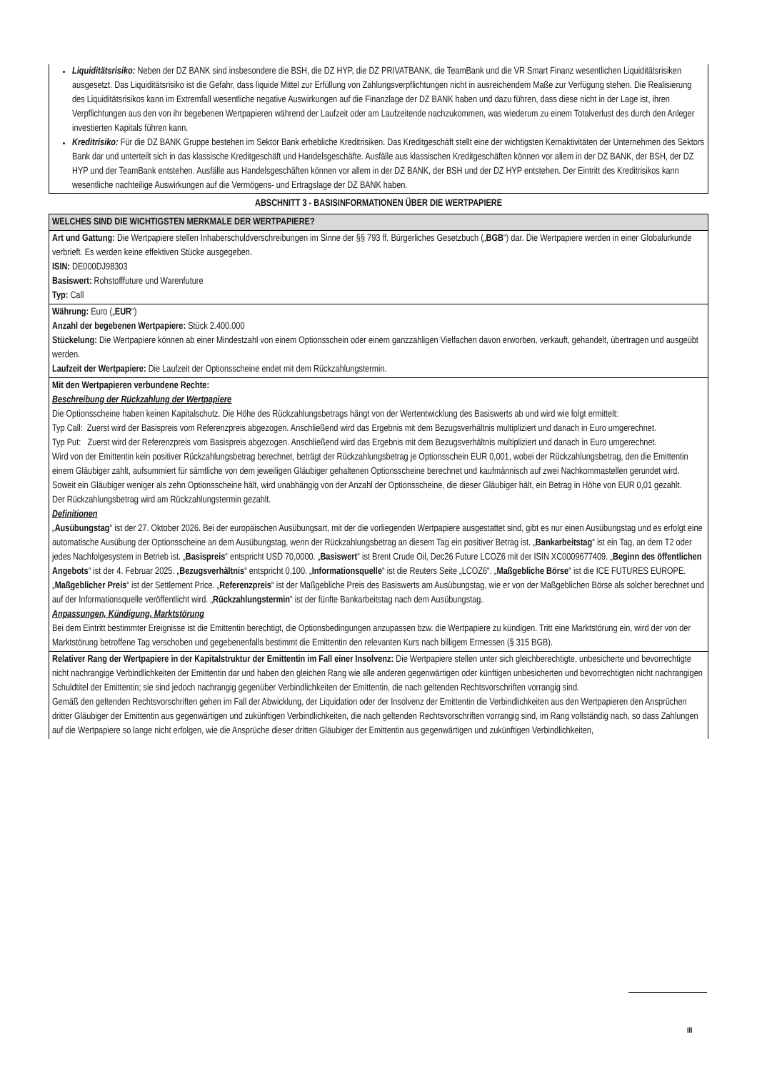Liquiditätsrisiko: Neben der DZ BANK sind insbesondere die BSH, die DZ HYP, die DZ PRIVATBANK, die TeamBank und die VR Smart Finanz wesentlichen Liquiditätsrisiken ausgesetzt. Das Liquiditätsrisiko ist die Gefahr, dass liquide Mittel zur Erfüllung von Zahlungsverpflichtungen nicht in ausreichendem Maße zur Verfügung stehen. Die Realisierung des Liquiditätsrisikos kann im Extremfall wesentliche negative Auswirkungen auf die Finanzlage der DZ BANK haben und dazu führen, dass diese nicht in der Lage ist, ihren Verpflichtungen aus den von ihr begebenen Wertpapieren während der Laufzeit oder am Laufzeitende nachzukommen, was wiederum zu einem Totalverlust des durch den Anleger investierten Kapitals führen kann.
Kreditrisiko: Für die DZ BANK Gruppe bestehen im Sektor Bank erhebliche Kreditrisiken. Das Kreditgeschäft stellt eine der wichtigsten Kernaktivitäten der Unternehmen des Sektors Bank dar und unterteilt sich in das klassische Kreditgeschäft und Handelsgeschäfte. Ausfälle aus klassischen Kreditgeschäften können vor allem in der DZ BANK, der BSH, der DZ HYP und der TeamBank entstehen. Ausfälle aus Handelsgeschäften können vor allem in der DZ BANK, der BSH und der DZ HYP entstehen. Der Eintritt des Kreditrisikos kann wesentliche nachteilige Auswirkungen auf die Vermögens- und Ertragslage der DZ BANK haben.
ABSCHNITT 3 - BASISINFORMATIONEN ÜBER DIE WERTPAPIERE
| WELCHES SIND DIE WICHTIGSTEN MERKMALE DER WERTPAPIERE? |
| --- |
| Art und Gattung: Die Wertpapiere stellen Inhaberschuldverschreibungen im Sinne der §§ 793 ff. Bürgerliches Gesetzbuch („ BGB “) dar. Die Wertpapiere werden in einer Globalurkunde verbrieft. Es werden keine effektiven Stücke ausgegeben. ISIN: DE000DJ98303 Basiswert: Rohstofffuture und Warenfuture Typ: Call |
| Währung: Euro („ EUR “) Anzahl der begebenen Wertpapiere: Stück 2.400.000 Stückelung: Die Wertpapiere können ab einer Mindestzahl von einem Optionsschein oder einem ganzzahligen Vielfachen davon erworben, verkauft, gehandelt, übertragen und ausgeübt werden. Laufzeit der Wertpapiere: Die Laufzeit der Optionsscheine endet mit dem Rückzahlungstermin. |
| Mit den Wertpapieren verbundene Rechte: Beschreibung der Rückzahlung der Wertpapiere Die Optionsscheine haben keinen Kapitalschutz. Die Höhe des Rückzahlungsbetrags hängt von der Wertentwicklung des Basiswerts ab und wird wie folgt ermittelt: Typ Call: Zuerst wird der Basispreis vom Referenzpreis abgezogen. Anschließend wird das Ergebnis mit dem Bezugsverhältnis multipliziert und danach in Euro umgerechnet. Typ Put: Zuerst wird der Referenzpreis vom Basispreis abgezogen. Anschließend wird das Ergebnis mit dem Bezugsverhältnis multipliziert und danach in Euro umgerechnet. Wird von der Emittentin kein positiver Rückzahlungsbetrag berechnet, beträgt der Rückzahlungsbetrag je Optionsschein EUR 0,001, wobei der Rückzahlungsbetrag, den die Emittentin einem Gläubiger zahlt, aufsummiert für sämtliche von dem jeweiligen Gläubiger gehaltenen Optionsscheine berechnet und kaufmännisch auf zwei Nachkommastellen gerundet wird. Soweit ein Gläubiger weniger als zehn Optionsscheine hält, wird unabhängig von der Anzahl der Optionsscheine, die dieser Gläubiger hält, ein Betrag in Höhe von EUR 0,01 gezahlt. Der Rückzahlungsbetrag wird am Rückzahlungstermin gezahlt. Definitionen „ Ausübungstag “ ist der 27. Oktober 2026. Bei der europäischen Ausübungsart, mit der die vorliegenden Wertpapiere ausgestattet sind, gibt es nur einen Ausübungstag und es erfolgt eine automatische Ausübung der Optionsscheine an dem Ausübungstag, wenn der Rückzahlungsbetrag an diesem Tag ein positiver Betrag ist. „ Bankarbeitstag “ ist ein Tag, an dem T2 oder jedes Nachfolgesystem in Betrieb ist. „ Basispreis “ entspricht USD 70,0000. „ Basiswert “ ist Brent Crude Oil, Dec26 Future LCOZ6 mit der ISIN XC0009677409. „ Beginn des öffentlichen Angebots “ ist der 4. Februar 2025. „ Bezugsverhältnis “ entspricht 0,100. „ Informationsquelle “ ist die Reuters Seite „LCOZ6“. „ Maßgebliche Börse “ ist die ICE FUTURES EUROPE. „ Maßgeblicher Preis “ ist der Settlement Price. „ Referenzpreis “ ist der Maßgebliche Preis des Basiswerts am Ausübungstag, wie er von der Maßgeblichen Börse als solcher berechnet und auf der Informationsquelle veröffentlicht wird. „ Rückzahlungstermin “ ist der fünfte Bankarbeitstag nach dem Ausübungstag. Anpassungen, Kündigung, Marktstörung Bei dem Eintritt bestimmter Ereignisse ist die Emittentin berechtigt, die Optionsbedingungen anzupassen bzw. die Wertpapiere zu kündigen. Tritt eine Marktstörung ein, wird der von der Marktstörung betroffene Tag verschoben und gegebenenfalls bestimmt die Emittentin den relevanten Kurs nach billigem Ermessen (§ 315 BGB). |
| Relativer Rang der Wertpapiere in der Kapitalstruktur der Emittentin im Fall einer Insolvenz: Die Wertpapiere stellen unter sich gleichberechtigte, unbesicherte und bevorrechtigte nicht nachrangige Verbindlichkeiten der Emittentin dar und haben den gleichen Rang wie alle anderen gegenwärtigen oder künftigen unbesicherten und bevorrechtigten nicht nachrangigen Schuldtitel der Emittentin; sie sind jedoch nachrangig gegenüber Verbindlichkeiten der Emittentin, die nach geltenden Rechtsvorschriften vorrangig sind. Gemäß den geltenden Rechtsvorschriften gehen im Fall der Abwicklung, der Liquidation oder der Insolvenz der Emittentin die Verbindlichkeiten aus den Wertpapieren den Ansprüchen dritter Gläubiger der Emittentin aus gegenwärtigen und zukünftigen Verbindlichkeiten, die nach geltenden Rechtsvorschriften vorrangig sind, im Rang vollständig nach, so dass Zahlungen auf die Wertpapiere so lange nicht erfolgen, wie die Ansprüche dieser dritten Gläubiger der Emittentin aus gegenwärtigen und zukünftigen Verbindlichkeiten, |
III